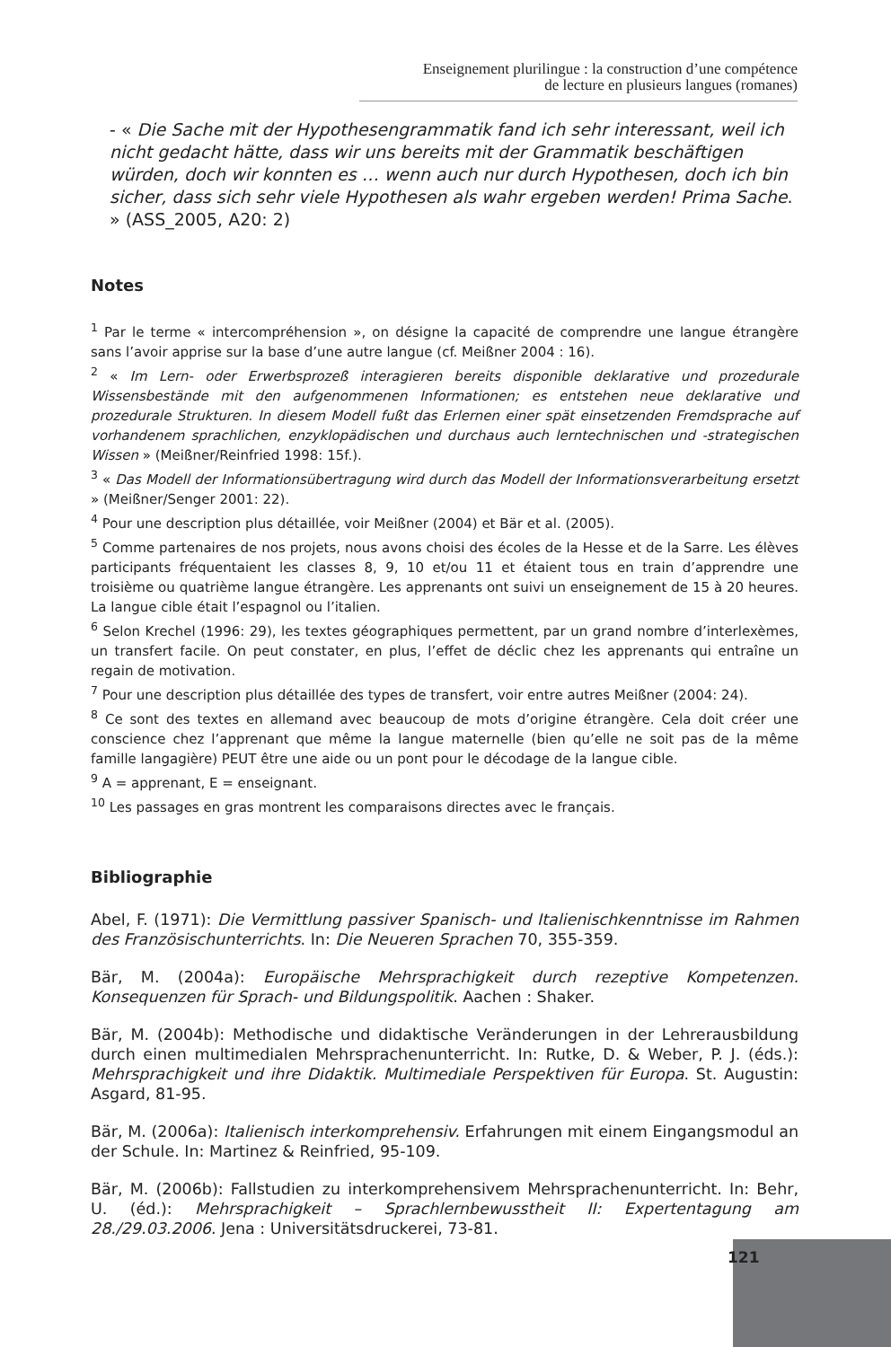Enseignement plurilingue : la construction d’une compétence
de lecture en plusieurs langues (romanes)
- « Die Sache mit der Hypothesengrammatik fand ich sehr interessant, weil ich nicht gedacht hätte, dass wir uns bereits mit der Grammatik beschäftigen würden, doch wir konnten es … wenn auch nur durch Hypothesen, doch ich bin sicher, dass sich sehr viele Hypothesen als wahr ergeben werden! Prima Sache. » (ASS_2005, A20: 2)
Notes
<sup>1</sup> Par le terme « intercompréhension », on désigne la capacité de comprendre une langue étrangère sans l’avoir apprise sur la base d’une autre langue (cf. Meißner 2004 : 16).
<sup>2</sup> « Im Lern- oder Erwerbsprozeß interagieren bereits disponible deklarative und prozedurale Wissensbestände mit den aufgenommenen Informationen; es entstehen neue deklarative und prozedurale Strukturen. In diesem Modell fußt das Erlernen einer spät einsetzenden Fremdsprache auf vorhandenem sprachlichen, enzyklopädischen und durchaus auch lerntechnischen und -strategischen Wissen » (Meißner/Reinfried 1998: 15f.).
<sup>3</sup> « Das Modell der Informationsübertragung wird durch das Modell der Informationsverarbeitung ersetzt » (Meißner/Senger 2001: 22).
<sup>4</sup> Pour une description plus détaillée, voir Meißner (2004) et Bär et al. (2005).
<sup>5</sup> Comme partenaires de nos projets, nous avons choisi des écoles de la Hesse et de la Sarre. Les élèves participants fréquentaient les classes 8, 9, 10 et/ou 11 et étaient tous en train d’apprendre une troisième ou quatrième langue étrangère. Les apprenants ont suivi un enseignement de 15 à 20 heures. La langue cible était l’espagnol ou l’italien.
<sup>6</sup> Selon Krechel (1996: 29), les textes géographiques permettent, par un grand nombre d’interlexèmes, un transfert facile. On peut constater, en plus, l’effet de déclic chez les apprenants qui entraîne un regain de motivation.
<sup>7</sup> Pour une description plus détaillée des types de transfert, voir entre autres Meißner (2004: 24).
<sup>8</sup> Ce sont des textes en allemand avec beaucoup de mots d’origine étrangère. Cela doit créer une conscience chez l’apprenant que même la langue maternelle (bien qu’elle ne soit pas de la même famille langagière) PEUT être une aide ou un pont pour le décodage de la langue cible.
<sup>9</sup> A = apprenant, E = enseignant.
<sup>10</sup> Les passages en gras montrent les comparaisons directes avec le français.
Bibliographie
Abel, F. (1971): Die Vermittlung passiver Spanisch- und Italienischkenntnisse im Rahmen des Französischunterrichts. In: Die Neueren Sprachen 70, 355-359.
Bär, M. (2004a): Europäische Mehrsprachigkeit durch rezeptive Kompetenzen. Konsequenzen für Sprach- und Bildungspolitik. Aachen : Shaker.
Bär, M. (2004b): Methodische und didaktische Veränderungen in der Lehrerausbildung durch einen multimedialen Mehrsprachenunterricht. In: Rutke, D. & Weber, P. J. (éds.): Mehrsprachigkeit und ihre Didaktik. Multimediale Perspektiven für Europa. St. Augustin: Asgard, 81-95.
Bär, M. (2006a): Italienisch interkomprehensiv. Erfahrungen mit einem Eingangsmodul an der Schule. In: Martinez & Reinfried, 95-109.
Bär, M. (2006b): Fallstudien zu interkomprehensivem Mehrsprachenunterricht. In: Behr, U. (éd.): Mehrsprachigkeit – Sprachlernbewusstheit II: Expertentagung am 28./29.03.2006. Jena : Universitätsdruckerei, 73-81.
121